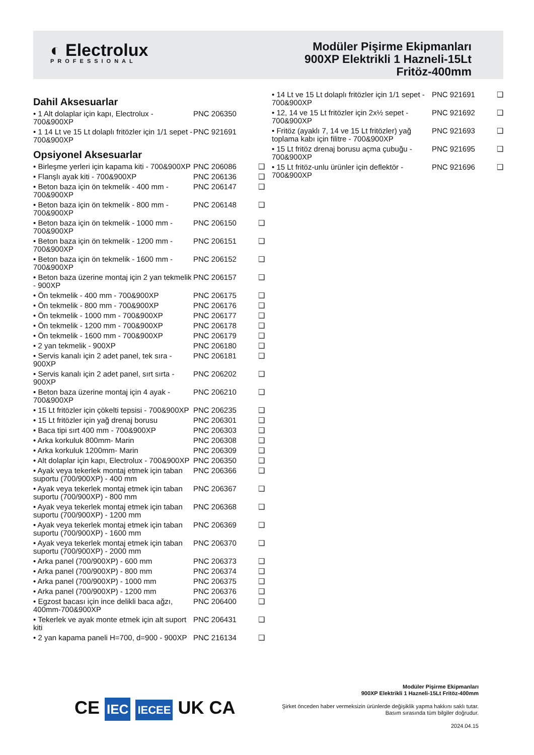◐ Electrolux
PROFESSIONAL
Modüler Pişirme Ekipmanları
900XP Elektrikli 1 Hazneli-15Lt
Fritöz-400mm
Dahil Aksesuarlar
| • 1 Alt dolaplar için kapı, Electrolux - 700&900XP | PNC 206350 | |
| • 1 14 Lt ve 15 Lt dolaplı fritözler için 1/1 sepet - 700&900XP | PNC 921691 | |
Opsiyonel Aksesuarlar
| • Birleşme yerleri için kapama kiti - 700&900XP | PNC 206086 | ❑ |
| • Flanşlı ayak kiti - 700&900XP | PNC 206136 | ❑ |
| • Beton baza için ön tekmelik - 400 mm - 700&900XP | PNC 206147 | ❑ |
| • Beton baza için ön tekmelik - 800 mm - 700&900XP | PNC 206148 | ❑ |
| • Beton baza için ön tekmelik - 1000 mm - 700&900XP | PNC 206150 | ❑ |
| • Beton baza için ön tekmelik - 1200 mm - 700&900XP | PNC 206151 | ❑ |
| • Beton baza için ön tekmelik - 1600 mm - 700&900XP | PNC 206152 | ❑ |
| • Beton baza üzerine montaj için 2 yan tekmelik - 900XP | PNC 206157 | ❑ |
| • Ön tekmelik - 400 mm - 700&900XP | PNC 206175 | ❑ |
| • Ön tekmelik - 800 mm - 700&900XP | PNC 206176 | ❑ |
| • Ön tekmelik - 1000 mm - 700&900XP | PNC 206177 | ❑ |
| • Ön tekmelik - 1200 mm - 700&900XP | PNC 206178 | ❑ |
| • Ön tekmelik - 1600 mm - 700&900XP | PNC 206179 | ❑ |
| • 2 yan tekmelik - 900XP | PNC 206180 | ❑ |
| • Servis kanalı için 2 adet panel, tek sıra - 900XP | PNC 206181 | ❑ |
| • Servis kanalı için 2 adet panel, sırt sırta - 900XP | PNC 206202 | ❑ |
| • Beton baza üzerine montaj için 4 ayak - 700&900XP | PNC 206210 | ❑ |
| • 15 Lt fritözler için çökelti tepsisi - 700&900XP | PNC 206235 | ❑ |
| • 15 Lt fritözler için yağ drenaj borusu | PNC 206301 | ❑ |
| • Baca tipi sırt 400 mm - 700&900XP | PNC 206303 | ❑ |
| • Arka korkuluk 800mm- Marin | PNC 206308 | ❑ |
| • Arka korkuluk 1200mm- Marin | PNC 206309 | ❑ |
| • Alt dolaplar için kapı, Electrolux - 700&900XP | PNC 206350 | ❑ |
| • Ayak veya tekerlek montaj etmek için taban suportu (700/900XP) - 400 mm | PNC 206366 | ❑ |
| • Ayak veya tekerlek montaj etmek için taban suportu (700/900XP) - 800 mm | PNC 206367 | ❑ |
| • Ayak veya tekerlek montaj etmek için taban suportu (700/900XP) - 1200 mm | PNC 206368 | ❑ |
| • Ayak veya tekerlek montaj etmek için taban suportu (700/900XP) - 1600 mm | PNC 206369 | ❑ |
| • Ayak veya tekerlek montaj etmek için taban suportu (700/900XP) - 2000 mm | PNC 206370 | ❑ |
| • Arka panel (700/900XP) - 600 mm | PNC 206373 | ❑ |
| • Arka panel (700/900XP) - 800 mm | PNC 206374 | ❑ |
| • Arka panel (700/900XP) - 1000 mm | PNC 206375 | ❑ |
| • Arka panel (700/900XP) - 1200 mm | PNC 206376 | ❑ |
| • Egzost bacası için ince delikli baca ağzı, 400mm-700&900XP | PNC 206400 | ❑ |
| • Tekerlek ve ayak monte etmek için alt suport kiti | PNC 206431 | ❑ |
| • 2 yan kapama paneli H=700, d=900 - 900XP | PNC 216134 | ❑ |
| • 14 Lt ve 15 Lt dolaplı fritözler için 1/1 sepet - 700&900XP | PNC 921691 | ❑ |
| • 12, 14 ve 15 Lt fritözler için 2x½ sepet - 700&900XP | PNC 921692 | ❑ |
| • Fritöz (ayaklı 7, 14 ve 15 Lt fritözler) yağ toplama kabı için filitre - 700&900XP | PNC 921693 | ❑ |
| • 15 Lt fritöz drenaj borusu açma çubuğu - 700&900XP | PNC 921695 | ❑ |
| • 15 Lt fritöz-unlu ürünler için deflektör - 700&900XP | PNC 921696 | ❑ |
CE IEC IECEE UK CA
Modüler Pişirme Ekipmanları
900XP Elektrikli 1 Hazneli-15Lt Fritöz-400mm
Şirket önceden haber vermeksizin ürünlerde değişiklik yapma hakkını saklı tutar.
Basım sırasında tüm bilgiler doğrudur.
2024.04.15